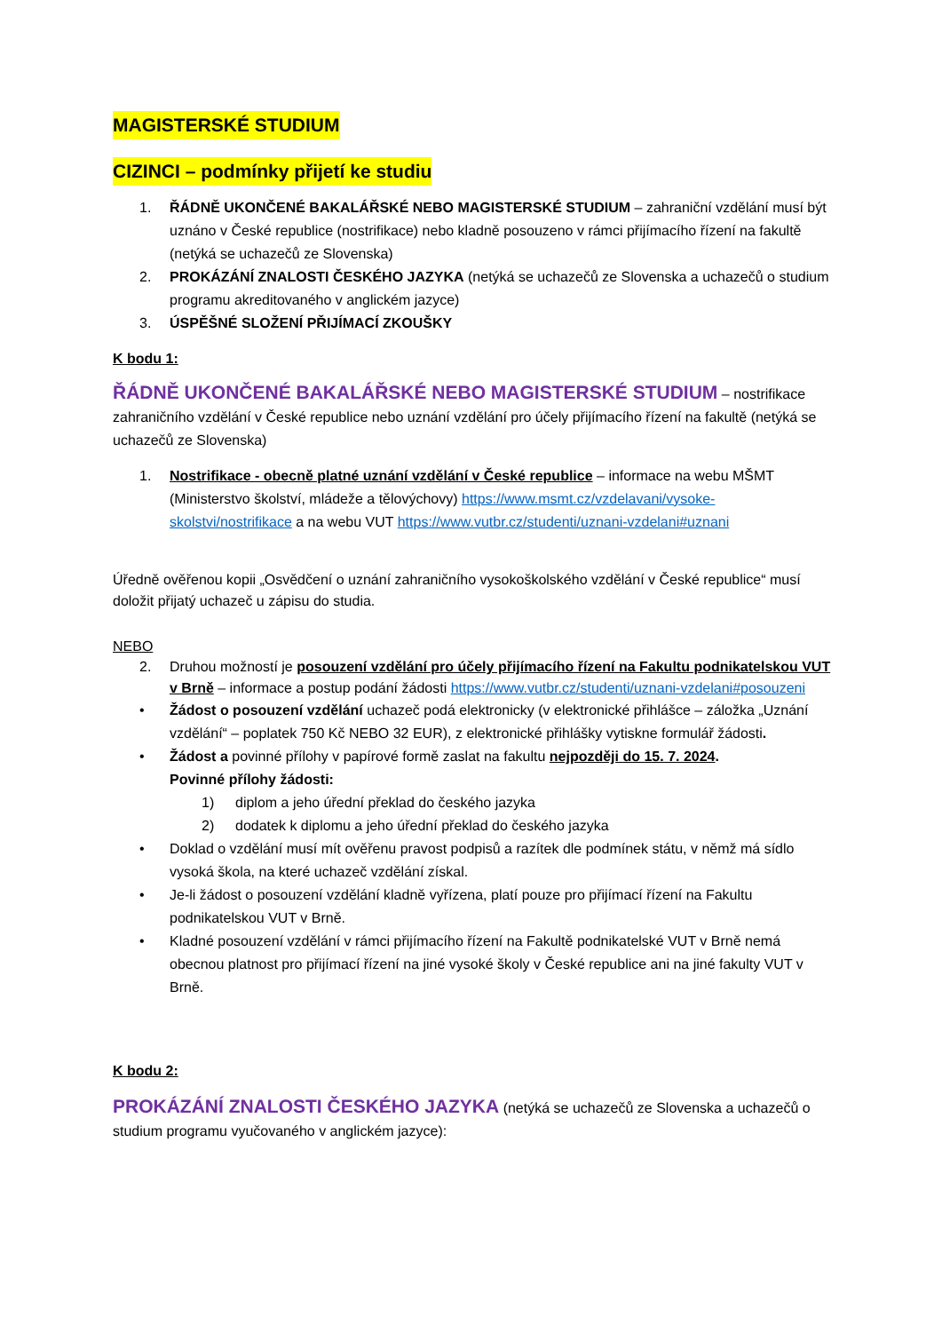MAGISTERSKÉ STUDIUM
CIZINCI – podmínky přijetí ke studiu
1. ŘÁDNĚ UKONČENÉ BAKALÁŘSKÉ NEBO MAGISTERSKÉ STUDIUM – zahraniční vzdělání musí být uznáno v České republice (nostrifikace) nebo kladně posouzeno v rámci přijímacího řízení na fakultě (netýká se uchazečů ze Slovenska)
2. PROKÁZÁNÍ ZNALOSTI ČESKÉHO JAZYKA (netýká se uchazečů ze Slovenska a uchazečů o studium programu akreditovaného v anglickém jazyce)
3. ÚSPĚŠNÉ SLOŽENÍ PŘIJÍMACÍ ZKOUŠKY
K bodu 1:
ŘÁDNĚ UKONČENÉ BAKALÁŘSKÉ NEBO MAGISTERSKÉ STUDIUM – nostrifikace zahraničního vzdělání v České republice nebo uznání vzdělání pro účely přijímacího řízení na fakultě (netýká se uchazečů ze Slovenska)
1. Nostrifikace - obecně platné uznání vzdělání v České republice – informace na webu MŠMT (Ministerstvo školství, mládeže a tělovýchovy) https://www.msmt.cz/vzdelavani/vysoke-skolstvi/nostrifikace a na webu VUT https://www.vutbr.cz/studenti/uznani-vzdelani#uznani
Úředně ověřenou kopii „Osvědčení o uznání zahraničního vysokoškolského vzdělání v České republice“ musí doložit přijatý uchazeč u zápisu do studia.
NEBO
2. Druhou možností je posouzení vzdělání pro účely přijímacího řízení na Fakultu podnikatelskou VUT v Brně – informace a postup podání žádosti https://www.vutbr.cz/studenti/uznani-vzdelani#posouzeni
• Žádost o posouzení vzdělání uchazeč podá elektronicky (v elektronické přihlášce – záložka „Uznání vzdělání“ – poplatek 750 Kč NEBO 32 EUR), z elektronické přihlášky vytiskne formulář žádosti.
• Žádost a povinné přílohy v papírové formě zaslat na fakultu nejpozději do 15. 7. 2024.
Povinné přílohy žádosti:
1) diplom a jeho úřední překlad do českého jazyka
2) dodatek k diplomu a jeho úřední překlad do českého jazyka
• Doklad o vzdělání musí mít ověřenu pravost podpisů a razítek dle podmínek státu, v němž má sídlo vysoká škola, na které uchazeč vzdělání získal.
• Je-li žádost o posouzení vzdělání kladně vyřízena, platí pouze pro přijímací řízení na Fakultu podnikatelskou VUT v Brně.
• Kladné posouzení vzdělání v rámci přijímacího řízení na Fakultě podnikatelské VUT v Brně nemá obecnou platnost pro přijímací řízení na jiné vysoké školy v České republice ani na jiné fakulty VUT v Brně.
K bodu 2:
PROKÁZÁNÍ ZNALOSTI ČESKÉHO JAZYKA (netýká se uchazečů ze Slovenska a uchazečů o studium programu vyučovaného v anglickém jazyce):